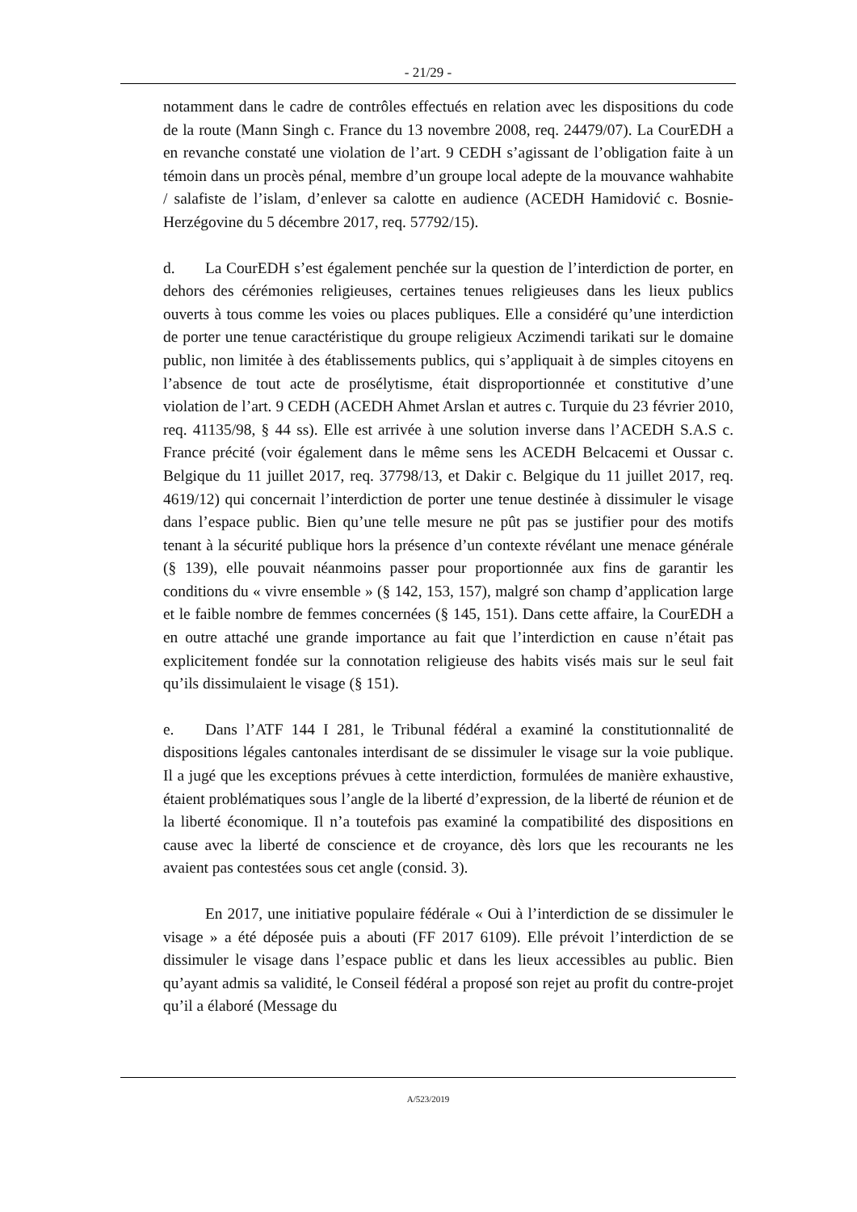- 21/29 -
notamment dans le cadre de contrôles effectués en relation avec les dispositions du code de la route (Mann Singh c. France du 13 novembre 2008, req. 24479/07). La CourEDH a en revanche constaté une violation de l’art. 9 CEDH s’agissant de l’obligation faite à un témoin dans un procès pénal, membre d’un groupe local adepte de la mouvance wahhabite / salafiste de l’islam, d’enlever sa calotte en audience (ACEDH Hamidović c. Bosnie-Herzégovine du 5 décembre 2017, req. 57792/15).
d. La CourEDH s’est également penchée sur la question de l’interdiction de porter, en dehors des cérémonies religieuses, certaines tenues religieuses dans les lieux publics ouverts à tous comme les voies ou places publiques. Elle a considéré qu’une interdiction de porter une tenue caractéristique du groupe religieux Aczimendi tarikati sur le domaine public, non limitée à des établissements publics, qui s’appliquait à de simples citoyens en l’absence de tout acte de prosélytisme, était disproportionnée et constitutive d’une violation de l’art. 9 CEDH (ACEDH Ahmet Arslan et autres c. Turquie du 23 février 2010, req. 41135/98, § 44 ss). Elle est arrivée à une solution inverse dans l’ACEDH S.A.S c. France précité (voir également dans le même sens les ACEDH Belcacemi et Oussar c. Belgique du 11 juillet 2017, req. 37798/13, et Dakir c. Belgique du 11 juillet 2017, req. 4619/12) qui concernait l’interdiction de porter une tenue destinée à dissimuler le visage dans l’espace public. Bien qu’une telle mesure ne pût pas se justifier pour des motifs tenant à la sécurité publique hors la présence d’un contexte révélant une menace générale (§ 139), elle pouvait néanmoins passer pour proportionnée aux fins de garantir les conditions du « vivre ensemble » (§ 142, 153, 157), malgré son champ d’application large et le faible nombre de femmes concernées (§ 145, 151). Dans cette affaire, la CourEDH a en outre attaché une grande importance au fait que l’interdiction en cause n’était pas explicitement fondée sur la connotation religieuse des habits visés mais sur le seul fait qu’ils dissimulaient le visage (§ 151).
e. Dans l’ATF 144 I 281, le Tribunal fédéral a examiné la constitutionnalité de dispositions légales cantonales interdisant de se dissimuler le visage sur la voie publique. Il a jugé que les exceptions prévues à cette interdiction, formulées de manière exhaustive, étaient problématiques sous l’angle de la liberté d’expression, de la liberté de réunion et de la liberté économique. Il n’a toutefois pas examiné la compatibilité des dispositions en cause avec la liberté de conscience et de croyance, dès lors que les recourants ne les avaient pas contestées sous cet angle (consid. 3).
En 2017, une initiative populaire fédérale « Oui à l’interdiction de se dissimuler le visage » a été déposée puis a abouti (FF 2017 6109). Elle prévoit l’interdiction de se dissimuler le visage dans l’espace public et dans les lieux accessibles au public. Bien qu’ayant admis sa validité, le Conseil fédéral a proposé son rejet au profit du contre-projet qu’il a élaboré (Message du
A/523/2019